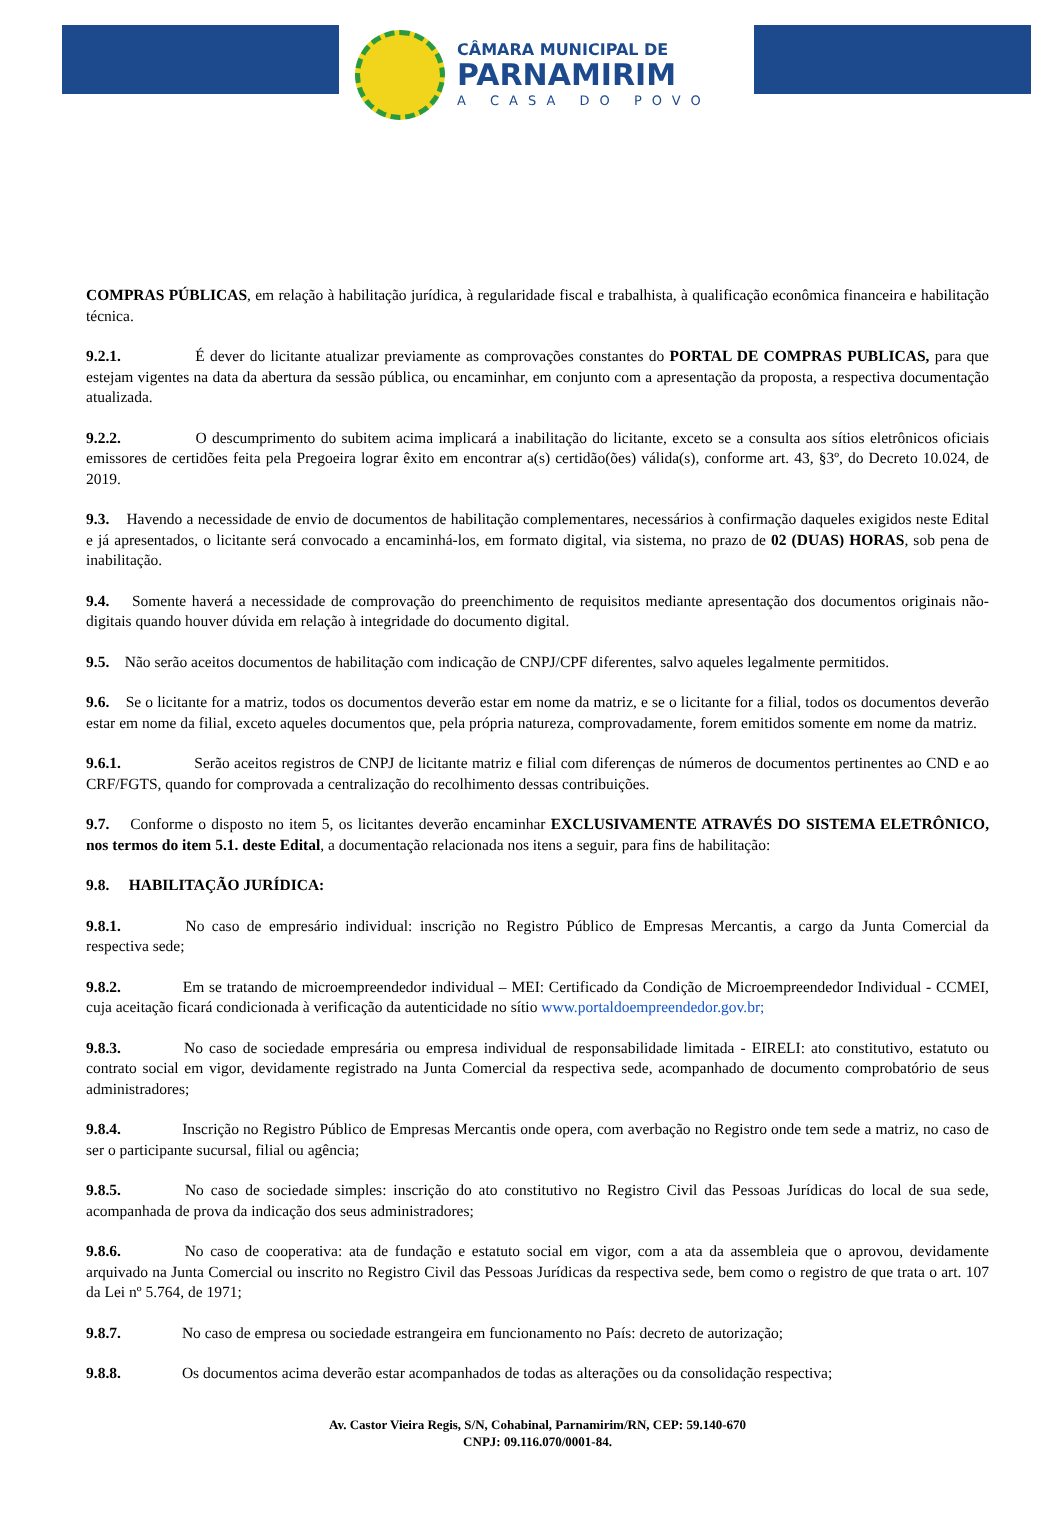CÂMARA MUNICIPAL DE
PARNAMIRIM
A CASA DO POVO
COMPRAS PÚBLICAS, em relação à habilitação jurídica, à regularidade fiscal e trabalhista, à qualificação econômica financeira e habilitação técnica.
9.2.1. É dever do licitante atualizar previamente as comprovações constantes do PORTAL DE COMPRAS PUBLICAS, para que estejam vigentes na data da abertura da sessão pública, ou encaminhar, em conjunto com a apresentação da proposta, a respectiva documentação atualizada.
9.2.2. O descumprimento do subitem acima implicará a inabilitação do licitante, exceto se a consulta aos sítios eletrônicos oficiais emissores de certidões feita pela Pregoeira lograr êxito em encontrar a(s) certidão(ões) válida(s), conforme art. 43, §3º, do Decreto 10.024, de 2019.
9.3. Havendo a necessidade de envio de documentos de habilitação complementares, necessários à confirmação daqueles exigidos neste Edital e já apresentados, o licitante será convocado a encaminhá-los, em formato digital, via sistema, no prazo de 02 (DUAS) HORAS, sob pena de inabilitação.
9.4. Somente haverá a necessidade de comprovação do preenchimento de requisitos mediante apresentação dos documentos originais não-digitais quando houver dúvida em relação à integridade do documento digital.
9.5. Não serão aceitos documentos de habilitação com indicação de CNPJ/CPF diferentes, salvo aqueles legalmente permitidos.
9.6. Se o licitante for a matriz, todos os documentos deverão estar em nome da matriz, e se o licitante for a filial, todos os documentos deverão estar em nome da filial, exceto aqueles documentos que, pela própria natureza, comprovadamente, forem emitidos somente em nome da matriz.
9.6.1. Serão aceitos registros de CNPJ de licitante matriz e filial com diferenças de números de documentos pertinentes ao CND e ao CRF/FGTS, quando for comprovada a centralização do recolhimento dessas contribuições.
9.7. Conforme o disposto no item 5, os licitantes deverão encaminhar EXCLUSIVAMENTE ATRAVÉS DO SISTEMA ELETRÔNICO, nos termos do item 5.1. deste Edital, a documentação relacionada nos itens a seguir, para fins de habilitação:
9.8. HABILITAÇÃO JURÍDICA:
9.8.1. No caso de empresário individual: inscrição no Registro Público de Empresas Mercantis, a cargo da Junta Comercial da respectiva sede;
9.8.2. Em se tratando de microempreendedor individual – MEI: Certificado da Condição de Microempreendedor Individual - CCMEI, cuja aceitação ficará condicionada à verificação da autenticidade no sítio www.portaldoempreendedor.gov.br;
9.8.3. No caso de sociedade empresária ou empresa individual de responsabilidade limitada - EIRELI: ato constitutivo, estatuto ou contrato social em vigor, devidamente registrado na Junta Comercial da respectiva sede, acompanhado de documento comprobatório de seus administradores;
9.8.4. Inscrição no Registro Público de Empresas Mercantis onde opera, com averbação no Registro onde tem sede a matriz, no caso de ser o participante sucursal, filial ou agência;
9.8.5. No caso de sociedade simples: inscrição do ato constitutivo no Registro Civil das Pessoas Jurídicas do local de sua sede, acompanhada de prova da indicação dos seus administradores;
9.8.6. No caso de cooperativa: ata de fundação e estatuto social em vigor, com a ata da assembleia que o aprovou, devidamente arquivado na Junta Comercial ou inscrito no Registro Civil das Pessoas Jurídicas da respectiva sede, bem como o registro de que trata o art. 107 da Lei nº 5.764, de 1971;
9.8.7. No caso de empresa ou sociedade estrangeira em funcionamento no País: decreto de autorização;
9.8.8. Os documentos acima deverão estar acompanhados de todas as alterações ou da consolidação respectiva;
Av. Castor Vieira Regis, S/N, Cohabinal, Parnamirim/RN, CEP: 59.140-670
CNPJ: 09.116.070/0001-84.